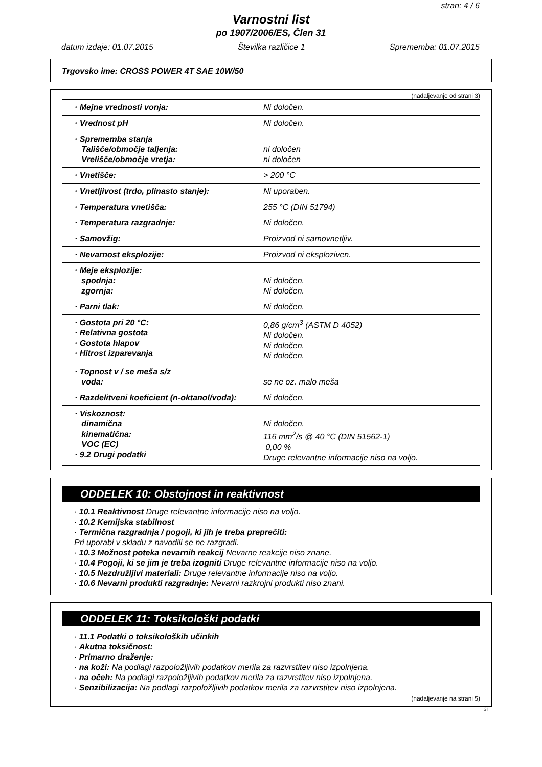stran: 4 / 6
Varnostni list
po 1907/2006/ES, Člen 31
datum izdaje: 01.07.2015 Številka različice 1 Sprememba: 01.07.2015
Trgovsko ime: CROSS POWER 4T SAE 10W/50
(nadaljevanje od strani 3)
| · Mejne vrednosti vonja: | Ni določen. |
| · Vrednost pH | Ni določen. |
| · Sprememba stanja Tališče/območje taljenja: Vrelišče/območje vretja: | ni določen ni določen |
| · Vnetišče: | > 200 °C |
| · Vnetljivost (trdo, plinasto stanje): | Ni uporaben. |
| · Temperatura vnetišča: | 255 °C (DIN 51794) |
| · Temperatura razgradnje: | Ni določen. |
| · Samovžig: | Proizvod ni samovnetljiv. |
| · Nevarnost eksplozije: | Proizvod ni eksploziven. |
| · Meje eksplozije: spodnja: zgornja: | Ni določen. Ni določen. |
| · Parni tlak: | Ni določen. |
| · Gostota pri 20 °C: · Relativna gostota · Gostota hlapov · Hitrost izparevanja | 0,86 g/cm<sup>3</sup> (ASTM D 4052) Ni določen. Ni določen. Ni določen. |
| · Topnost v / se meša s/z voda: | se ne oz. malo meša |
| · Razdelitveni koeficient (n-oktanol/voda): | Ni določen. |
| · Viskoznost: dinamična kinematična: VOC (EC) · 9.2 Drugi podatki | Ni določen. 116 mm<sup>2</sup>/s @ 40 °C (DIN 51562-1) 0,00 % Druge relevantne informacije niso na voljo. |
ODDELEK 10: Obstojnost in reaktivnost
· 10.1 Reaktivnost Druge relevantne informacije niso na voljo.
· 10.2 Kemijska stabilnost
· Termična razgradnja / pogoji, ki jih je treba preprečiti:
Pri uporabi v skladu z navodili se ne razgradi.
· 10.3 Možnost poteka nevarnih reakcij Nevarne reakcije niso znane.
· 10.4 Pogoji, ki se jim je treba izogniti Druge relevantne informacije niso na voljo.
· 10.5 Nezdružljivi materiali: Druge relevantne informacije niso na voljo.
· 10.6 Nevarni produkti razgradnje: Nevarni razkrojni produkti niso znani.
ODDELEK 11: Toksikološki podatki
· 11.1 Podatki o toksikoloških učinkih
· Akutna toksičnost:
· Primarno draženje:
· na koži: Na podlagi razpoložljivih podatkov merila za razvrstitev niso izpolnjena.
· na očeh: Na podlagi razpoložljivih podatkov merila za razvrstitev niso izpolnjena.
· Senzibilizacija: Na podlagi razpoložljivih podatkov merila za razvrstitev niso izpolnjena.
(nadaljevanje na strani 5)
SI